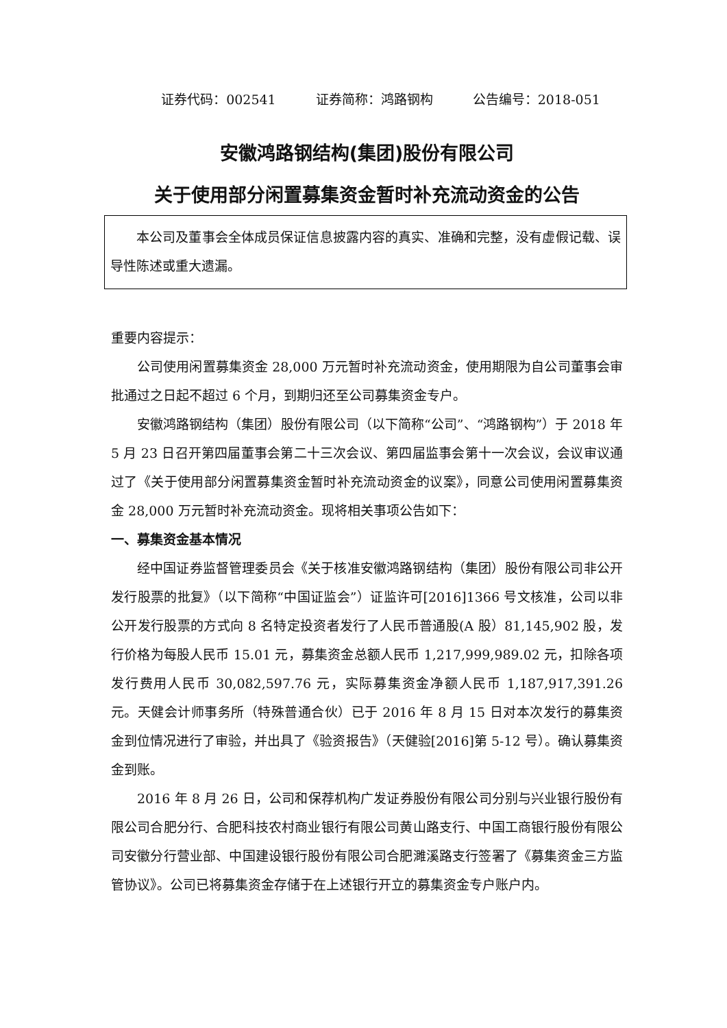证券代码：002541 证券简称：鸿路钢构 公告编号：2018-051
安徽鸿路钢结构(集团)股份有限公司
关于使用部分闲置募集资金暂时补充流动资金的公告
本公司及董事会全体成员保证信息披露内容的真实、准确和完整，没有虚假记载、误导性陈述或重大遗漏。
重要内容提示：
公司使用闲置募集资金 28,000 万元暂时补充流动资金，使用期限为自公司董事会审批通过之日起不超过 6 个月，到期归还至公司募集资金专户。
安徽鸿路钢结构（集团）股份有限公司（以下简称“公司”、“鸿路钢构”）于 2018 年 5 月 23 日召开第四届董事会第二十三次会议、第四届监事会第十一次会议，会议审议通过了《关于使用部分闲置募集资金暂时补充流动资金的议案》，同意公司使用闲置募集资金 28,000 万元暂时补充流动资金。现将相关事项公告如下：
一、募集资金基本情况
经中国证券监督管理委员会《关于核准安徽鸿路钢结构（集团）股份有限公司非公开发行股票的批复》（以下简称“中国证监会”）证监许可[2016]1366 号文核准，公司以非公开发行股票的方式向 8 名特定投资者发行了人民币普通股(A 股）81,145,902 股，发行价格为每股人民币 15.01 元，募集资金总额人民币 1,217,999,989.02 元，扣除各项发行费用人民币 30,082,597.76 元，实际募集资金净额人民币 1,187,917,391.26 元。天健会计师事务所（特殊普通合伙）已于 2016 年 8 月 15 日对本次发行的募集资金到位情况进行了审验，并出具了《验资报告》（天健验[2016]第 5-12 号）。确认募集资金到账。
2016 年 8 月 26 日，公司和保荐机构广发证券股份有限公司分别与兴业银行股份有限公司合肥分行、合肥科技农村商业银行有限公司黄山路支行、中国工商银行股份有限公司安徽分行营业部、中国建设银行股份有限公司合肥濉溪路支行签署了《募集资金三方监管协议》。公司已将募集资金存储于在上述银行开立的募集资金专户账户内。